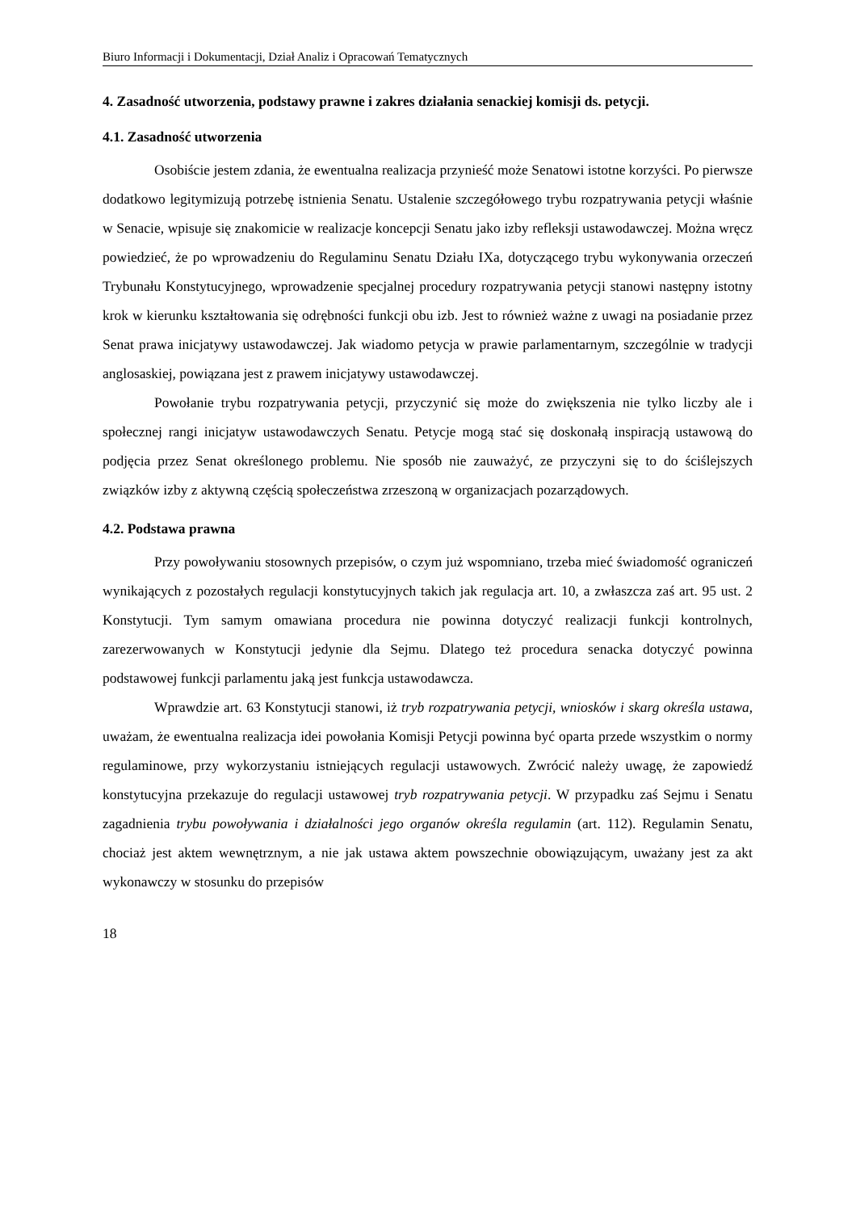Biuro Informacji i Dokumentacji, Dział Analiz i Opracowań Tematycznych
4. Zasadność utworzenia, podstawy prawne i zakres działania senackiej komisji ds. petycji.
4.1. Zasadność utworzenia
Osobiście jestem zdania, że ewentualna realizacja przynieść może Senatowi istotne korzyści. Po pierwsze dodatkowo legitymizują potrzebę istnienia Senatu. Ustalenie szczegółowego trybu rozpatrywania petycji właśnie w Senacie, wpisuje się znakomicie w realizacje koncepcji Senatu jako izby refleksji ustawodawczej. Można wręcz powiedzieć, że po wprowadzeniu do Regulaminu Senatu Działu IXa, dotyczącego trybu wykonywania orzeczeń Trybunału Konstytucyjnego, wprowadzenie specjalnej procedury rozpatrywania petycji stanowi następny istotny krok w kierunku kształtowania się odrębności funkcji obu izb. Jest to również ważne z uwagi na posiadanie przez Senat prawa inicjatywy ustawodawczej. Jak wiadomo petycja w prawie parlamentarnym, szczególnie w tradycji anglosaskiej, powiązana jest z prawem inicjatywy ustawodawczej.
Powołanie trybu rozpatrywania petycji, przyczynić się może do zwiększenia nie tylko liczby ale i społecznej rangi inicjatyw ustawodawczych Senatu. Petycje mogą stać się doskonałą inspiracją ustawową do podjęcia przez Senat określonego problemu. Nie sposób nie zauważyć, ze przyczyni się to do ściślejszych związków izby z aktywną częścią społeczeństwa zrzeszoną w organizacjach pozarządowych.
4.2. Podstawa prawna
Przy powoływaniu stosownych przepisów, o czym już wspomniano, trzeba mieć świadomość ograniczeń wynikających z pozostałych regulacji konstytucyjnych takich jak regulacja art. 10, a zwłaszcza zaś art. 95 ust. 2 Konstytucji. Tym samym omawiana procedura nie powinna dotyczyć realizacji funkcji kontrolnych, zarezerwowanych w Konstytucji jedynie dla Sejmu. Dlatego też procedura senacka dotyczyć powinna podstawowej funkcji parlamentu jaką jest funkcja ustawodawcza.
Wprawdzie art. 63 Konstytucji stanowi, iż tryb rozpatrywania petycji, wniosków i skarg określa ustawa, uważam, że ewentualna realizacja idei powołania Komisji Petycji powinna być oparta przede wszystkim o normy regulaminowe, przy wykorzystaniu istniejących regulacji ustawowych. Zwrócić należy uwagę, że zapowiedź konstytucyjna przekazuje do regulacji ustawowej tryb rozpatrywania petycji. W przypadku zaś Sejmu i Senatu zagadnienia trybu powoływania i działalności jego organów określa regulamin (art. 112). Regulamin Senatu, chociaż jest aktem wewnętrznym, a nie jak ustawa aktem powszechnie obowiązującym, uważany jest za akt wykonawczy w stosunku do przepisów
18